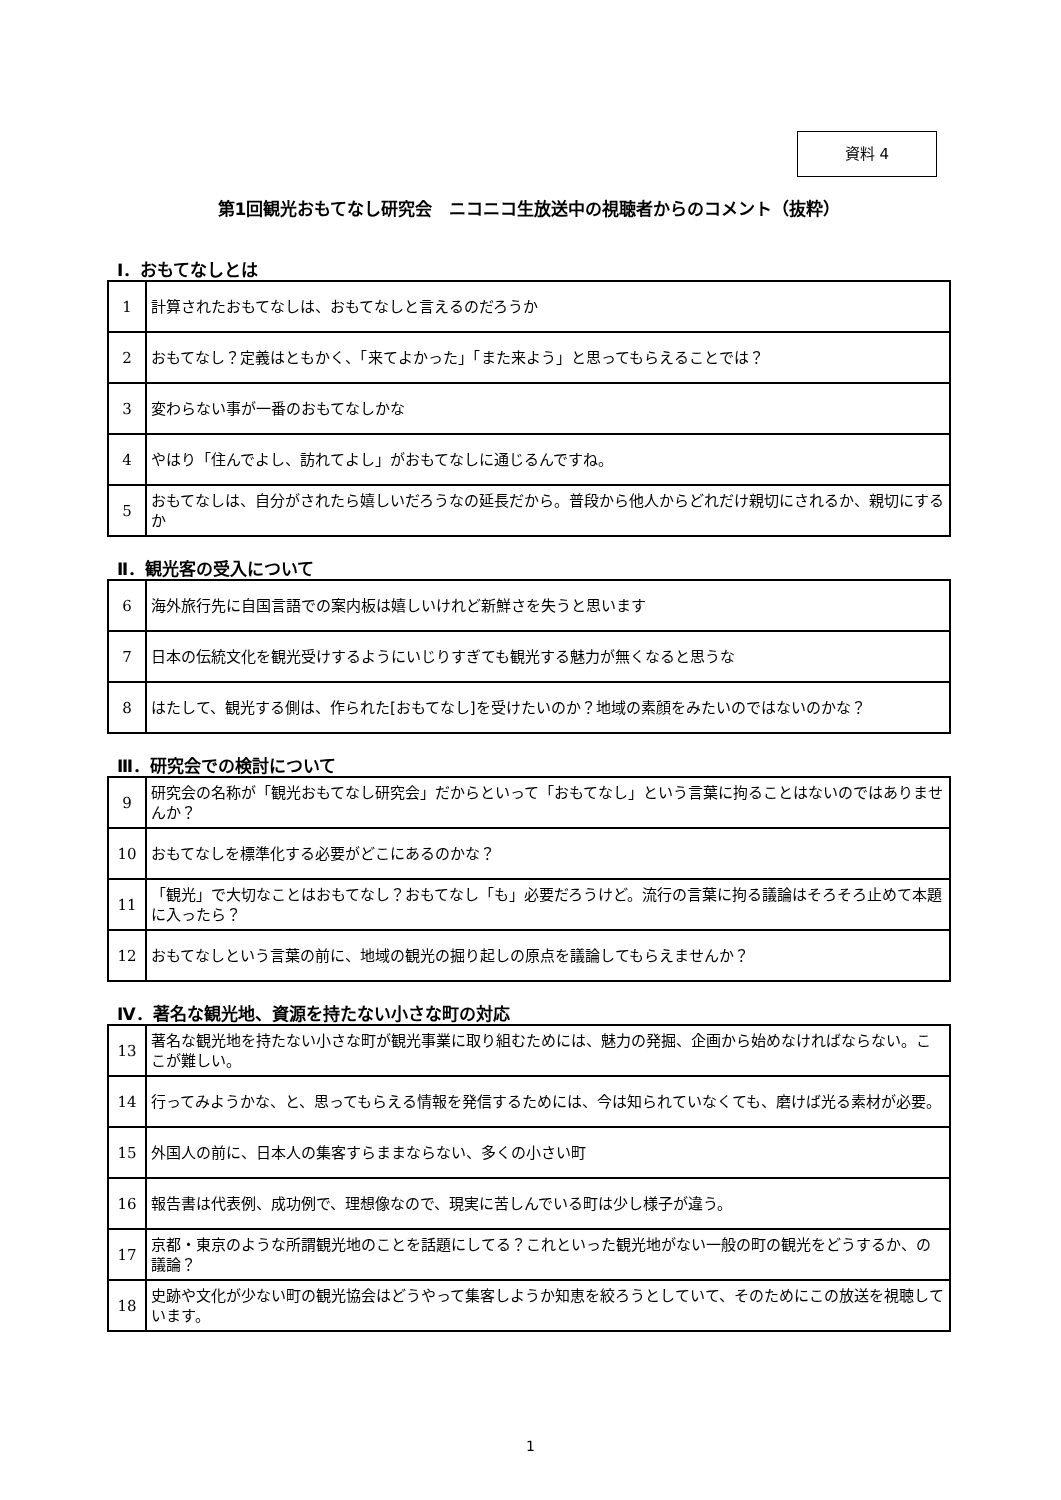資料 4
第1回観光おもてなし研究会　ニコニコ生放送中の視聴者からのコメント（抜粋）
Ⅰ．おもてなしとは
| 1 | 計算されたおもてなしは、おもてなしと言えるのだろうか |
| 2 | おもてなし？定義はともかく、「来てよかった」「また来よう」と思ってもらえることでは？ |
| 3 | 変わらない事が一番のおもてなしかな |
| 4 | やはり「住んでよし、訪れてよし」がおもてなしに通じるんですね。 |
| 5 | おもてなしは、自分がされたら嬉しいだろうなの延長だから。普段から他人からどれだけ親切にされるか、親切にするか |
Ⅱ．観光客の受入について
| 6 | 海外旅行先に自国言語での案内板は嬉しいけれど新鮮さを失うと思います |
| 7 | 日本の伝統文化を観光受けするようにいじりすぎても観光する魅力が無くなると思うな |
| 8 | はたして、観光する側は、作られた[おもてなし]を受けたいのか？地域の素顔をみたいのではないのかな？ |
Ⅲ．研究会での検討について
| 9 | 研究会の名称が「観光おもてなし研究会」だからといって「おもてなし」という言葉に拘ることはないのではありませんか？ |
| 10 | おもてなしを標準化する必要がどこにあるのかな？ |
| 11 | 「観光」で大切なことはおもてなし？おもてなし「も」必要だろうけど。流行の言葉に拘る議論はそろそろ止めて本題に入ったら？ |
| 12 | おもてなしという言葉の前に、地域の観光の掘り起しの原点を議論してもらえませんか？ |
Ⅳ．著名な観光地、資源を持たない小さな町の対応
| 13 | 著名な観光地を持たない小さな町が観光事業に取り組むためには、魅力の発掘、企画から始めなければならない。ここが難しい。 |
| 14 | 行ってみようかな、と、思ってもらえる情報を発信するためには、今は知られていなくても、磨けば光る素材が必要。 |
| 15 | 外国人の前に、日本人の集客すらままならない、多くの小さい町 |
| 16 | 報告書は代表例、成功例で、理想像なので、現実に苦しんでいる町は少し様子が違う。 |
| 17 | 京都・東京のような所謂観光地のことを話題にしてる？これといった観光地がない一般の町の観光をどうするか、の議論？ |
| 18 | 史跡や文化が少ない町の観光協会はどうやって集客しようか知恵を絞ろうとしていて、そのためにこの放送を視聴しています。 |
1